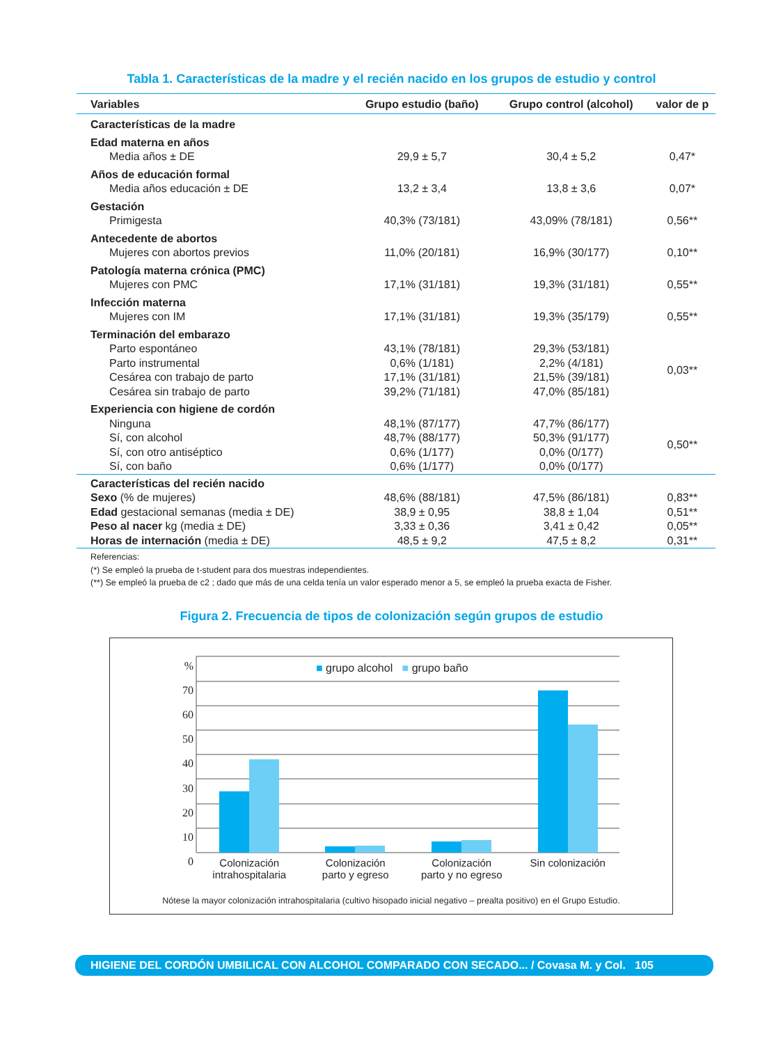Tabla 1. Características de la madre y el recién nacido en los grupos de estudio y control
| Variables | Grupo estudio (baño) | Grupo control (alcohol) | valor de p |
| --- | --- | --- | --- |
| Características de la madre | | | |
| Edad materna en años | | | |
| Media años ± DE | 29,9 ± 5,7 | 30,4 ± 5,2 | 0,47* |
| Años de educación formal | | | |
| Media años educación ± DE | 13,2 ± 3,4 | 13,8 ± 3,6 | 0,07* |
| Gestación | | | |
| Primigesta | 40,3% (73/181) | 43,09% (78/181) | 0,56** |
| Antecedente de abortos | | | |
| Mujeres con abortos previos | 11,0% (20/181) | 16,9% (30/177) | 0,10** |
| Patología materna crónica (PMC) | | | |
| Mujeres con PMC | 17,1% (31/181) | 19,3% (31/181) | 0,55** |
| Infección materna | | | |
| Mujeres con IM | 17,1% (31/181) | 19,3% (35/179) | 0,55** |
| Terminación del embarazo | | | |
| Parto espontáneo | 43,1% (78/181) | 29,3% (53/181) | 0,03** |
| Parto instrumental | 0,6% (1/181) | 2,2% (4/181) | |
| Cesárea con trabajo de parto | 17,1% (31/181) | 21,5% (39/181) | |
| Cesárea sin trabajo de parto | 39,2% (71/181) | 47,0% (85/181) | |
| Experiencia con higiene de cordón | | | |
| Ninguna | 48,1% (87/177) | 47,7% (86/177) | 0,50** |
| Sí, con alcohol | 48,7% (88/177) | 50,3% (91/177) | |
| Sí, con otro antiséptico | 0,6% (1/177) | 0,0% (0/177) | |
| Sí, con baño | 0,6% (1/177) | 0,0% (0/177) | |
| Características del recién nacido | | | |
| Sexo (% de mujeres) | 48,6% (88/181) | 47,5% (86/181) | 0,83** |
| Edad gestacional semanas (media ± DE) | 38,9 ± 0,95 | 38,8 ± 1,04 | 0,51** |
| Peso al nacer kg (media ± DE) | 3,33 ± 0,36 | 3,41 ± 0,42 | 0,05** |
| Horas de internación (media ± DE) | 48,5 ± 9,2 | 47,5 ± 8,2 | 0,31** |
Referencias:
(*) Se empleó la prueba de t-student para dos muestras independientes.
(**) Se empleó la prueba de c2 ; dado que más de una celda tenía un valor esperado menor a 5, se empleó la prueba exacta de Fisher.
Figura 2. Frecuencia de tipos de colonización según grupos de estudio
%
70
60
50
40
30
20
10
0
■ grupo alcohol ■ grupo baño
Colonización
intrahospitalaria
Colonización
parto y egreso
Colonización
parto y no egreso
Sin colonización
Nótese la mayor colonización intrahospitalaria (cultivo hisopado inicial negativo – prealta positivo) en el Grupo Estudio.
HIGIENE DEL CORDÓN UMBILICAL CON ALCOHOL COMPARADO CON SECADO... / Covasa M. y Col. 105